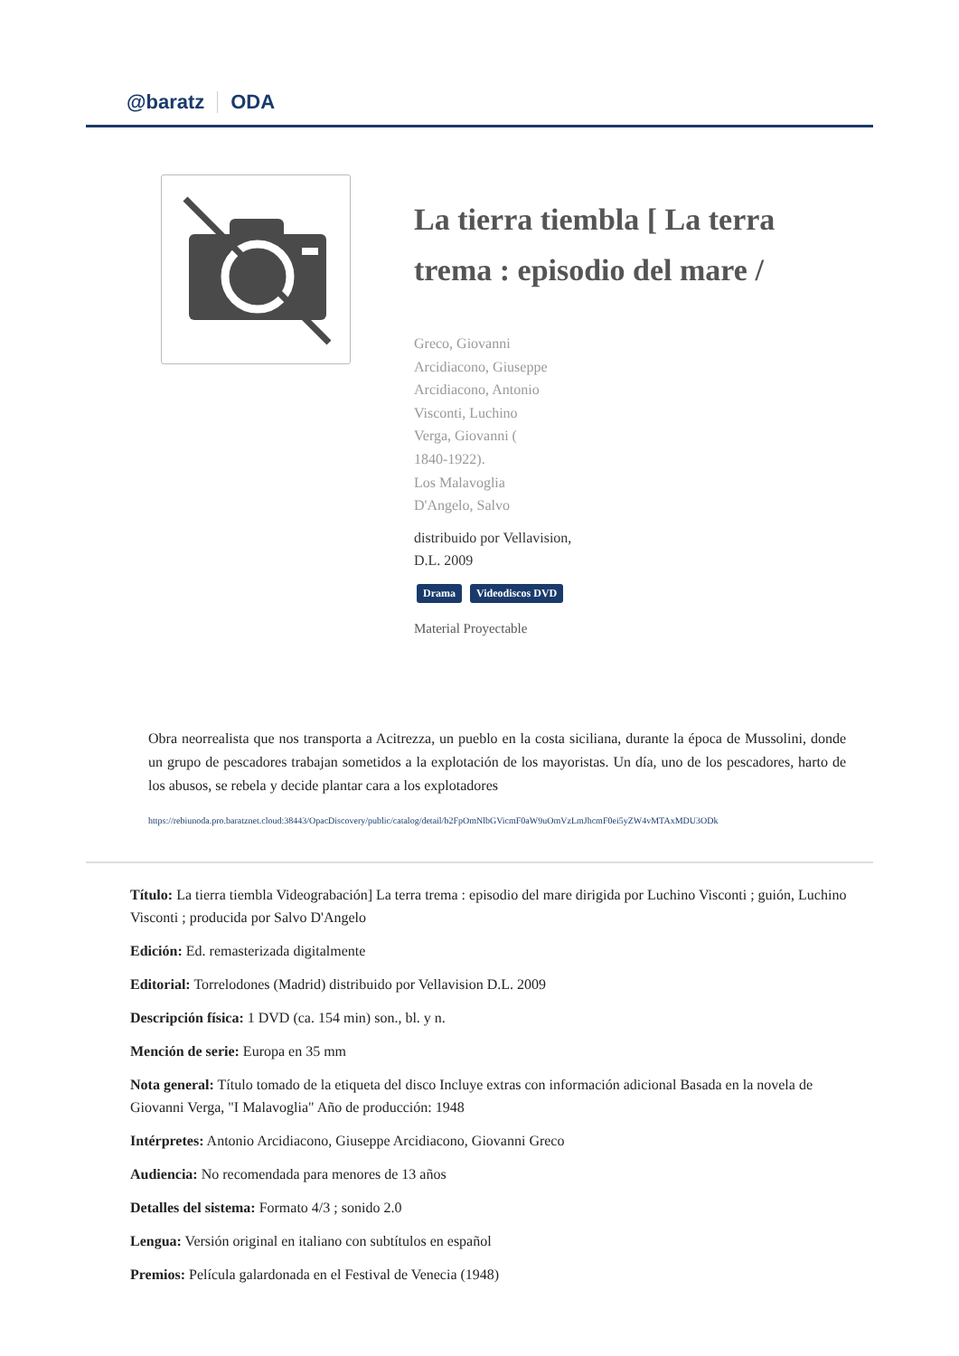@baratz ODA
La tierra tiembla [ La terra trema : episodio del mare /
Greco, Giovanni
Arcidiacono, Giuseppe
Arcidiacono, Antonio
Visconti, Luchino
Verga, Giovanni (
1840-1922).
Los Malavoglia
D'Angelo, Salvo
distribuido por Vellavision,
D.L. 2009
Drama Videodiscos DVD
Material Proyectable
Obra neorrealista que nos transporta a Acitrezza, un pueblo en la costa siciliana, durante la época de Mussolini, donde un grupo de pescadores trabajan sometidos a la explotación de los mayoristas. Un día, uno de los pescadores, harto de los abusos, se rebela y decide plantar cara a los explotadores
https://rebiunoda.pro.baratznet.cloud:38443/OpacDiscovery/public/catalog/detail/b2FpOmNlbGVicmF0aW9uOmVzLmJhcmF0ei5yZW4vMTAxMDU3ODk
Título: La tierra tiembla Videograbación] La terra trema : episodio del mare dirigida por Luchino Visconti ; guión, Luchino Visconti ; producida por Salvo D'Angelo
Edición: Ed. remasterizada digitalmente
Editorial: Torrelodones (Madrid) distribuido por Vellavision D.L. 2009
Descripción física: 1 DVD (ca. 154 min) son., bl. y n.
Mención de serie: Europa en 35 mm
Nota general: Título tomado de la etiqueta del disco Incluye extras con información adicional Basada en la novela de Giovanni Verga, "I Malavoglia" Año de producción: 1948
Intérpretes: Antonio Arcidiacono, Giuseppe Arcidiacono, Giovanni Greco
Audiencia: No recomendada para menores de 13 años
Detalles del sistema: Formato 4/3 ; sonido 2.0
Lengua: Versión original en italiano con subtítulos en español
Premios: Película galardonada en el Festival de Venecia (1948)